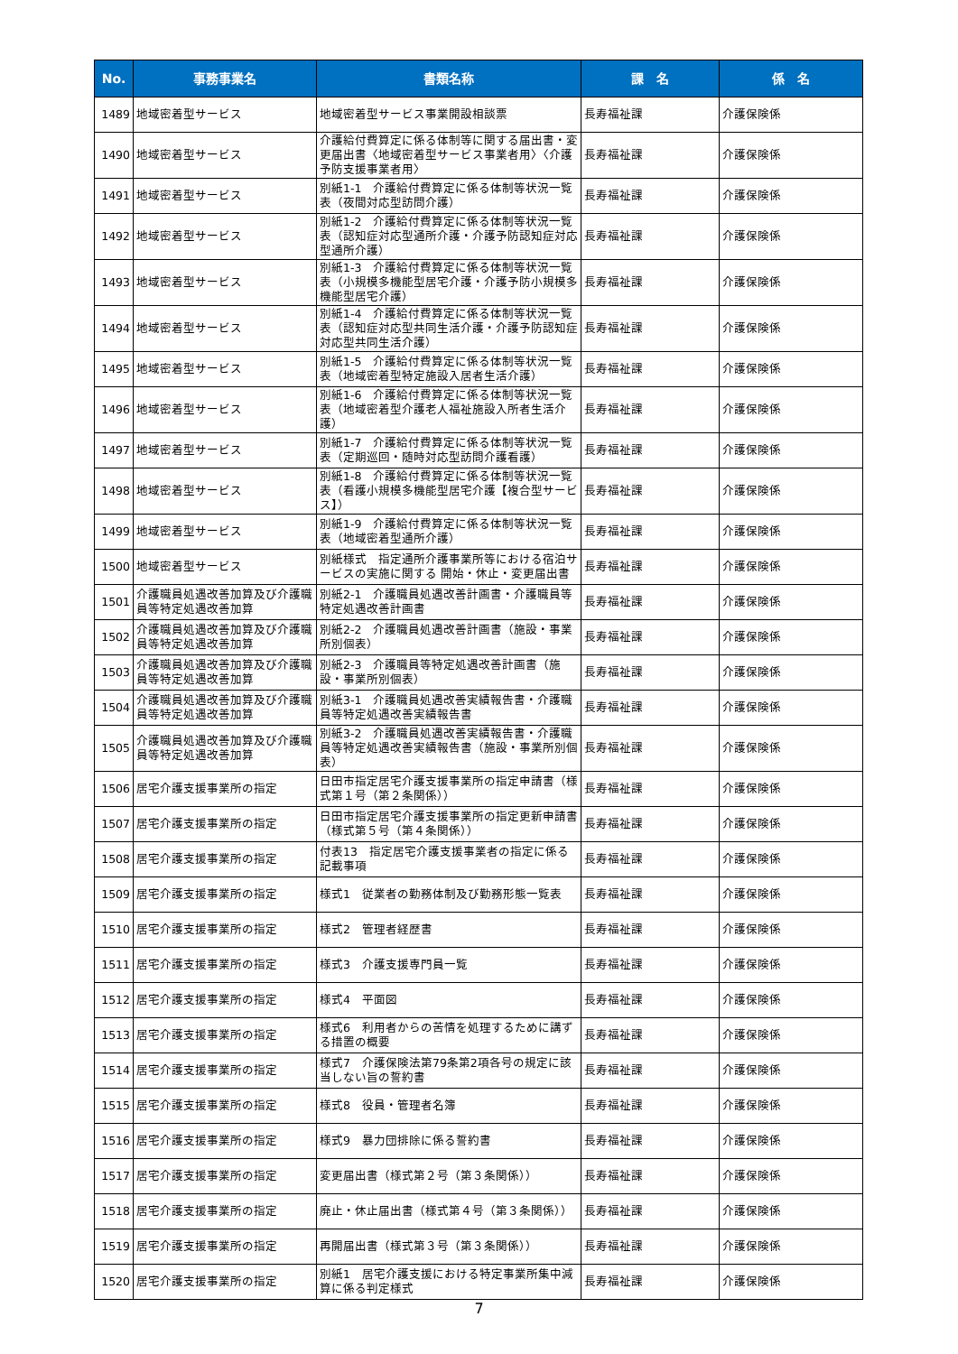| No. | 事務事業名 | 書類名称 | 課 名 | 係 名 |
| --- | --- | --- | --- | --- |
| 1489 | 地域密着型サービス | 地域密着型サービス事業開設相談票 | 長寿福祉課 | 介護保険係 |
| 1490 | 地域密着型サービス | 介護給付費算定に係る体制等に関する届出書・変更届出書〈地域密着型サービス事業者用〉〈介護予防支援事業者用〉 | 長寿福祉課 | 介護保険係 |
| 1491 | 地域密着型サービス | 別紙1-1 介護給付費算定に係る体制等状況一覧表（夜間対応型訪問介護） | 長寿福祉課 | 介護保険係 |
| 1492 | 地域密着型サービス | 別紙1-2 介護給付費算定に係る体制等状況一覧表（認知症対応型通所介護・介護予防認知症対応型通所介護） | 長寿福祉課 | 介護保険係 |
| 1493 | 地域密着型サービス | 別紙1-3 介護給付費算定に係る体制等状況一覧表（小規模多機能型居宅介護・介護予防小規模多機能型居宅介護） | 長寿福祉課 | 介護保険係 |
| 1494 | 地域密着型サービス | 別紙1-4 介護給付費算定に係る体制等状況一覧表（認知症対応型共同生活介護・介護予防認知症対応型共同生活介護） | 長寿福祉課 | 介護保険係 |
| 1495 | 地域密着型サービス | 別紙1-5 介護給付費算定に係る体制等状況一覧表（地域密着型特定施設入居者生活介護） | 長寿福祉課 | 介護保険係 |
| 1496 | 地域密着型サービス | 別紙1-6 介護給付費算定に係る体制等状況一覧表（地域密着型介護老人福祉施設入所者生活介護） | 長寿福祉課 | 介護保険係 |
| 1497 | 地域密着型サービス | 別紙1-7 介護給付費算定に係る体制等状況一覧表（定期巡回・随時対応型訪問介護看護） | 長寿福祉課 | 介護保険係 |
| 1498 | 地域密着型サービス | 別紙1-8 介護給付費算定に係る体制等状況一覧表（看護小規模多機能型居宅介護【複合型サービス】） | 長寿福祉課 | 介護保険係 |
| 1499 | 地域密着型サービス | 別紙1-9 介護給付費算定に係る体制等状況一覧表（地域密着型通所介護） | 長寿福祉課 | 介護保険係 |
| 1500 | 地域密着型サービス | 別紙様式 指定通所介護事業所等における宿泊サービスの実施に関する 開始・休止・変更届出書 | 長寿福祉課 | 介護保険係 |
| 1501 | 介護職員処遇改善加算及び介護職員等特定処遇改善加算 | 別紙2-1 介護職員処遇改善計画書・介護職員等特定処遇改善計画書 | 長寿福祉課 | 介護保険係 |
| 1502 | 介護職員処遇改善加算及び介護職員等特定処遇改善加算 | 別紙2-2 介護職員処遇改善計画書（施設・事業所別個表） | 長寿福祉課 | 介護保険係 |
| 1503 | 介護職員処遇改善加算及び介護職員等特定処遇改善加算 | 別紙2-3 介護職員等特定処遇改善計画書（施設・事業所別個表） | 長寿福祉課 | 介護保険係 |
| 1504 | 介護職員処遇改善加算及び介護職員等特定処遇改善加算 | 別紙3-1 介護職員処遇改善実績報告書・介護職員等特定処遇改善実績報告書 | 長寿福祉課 | 介護保険係 |
| 1505 | 介護職員処遇改善加算及び介護職員等特定処遇改善加算 | 別紙3-2 介護職員処遇改善実績報告書・介護職員等特定処遇改善実績報告書（施設・事業所別個表） | 長寿福祉課 | 介護保険係 |
| 1506 | 居宅介護支援事業所の指定 | 日田市指定居宅介護支援事業所の指定申請書（様式第１号（第２条関係）） | 長寿福祉課 | 介護保険係 |
| 1507 | 居宅介護支援事業所の指定 | 日田市指定居宅介護支援事業所の指定更新申請書（様式第５号（第４条関係）） | 長寿福祉課 | 介護保険係 |
| 1508 | 居宅介護支援事業所の指定 | 付表13 指定居宅介護支援事業者の指定に係る記載事項 | 長寿福祉課 | 介護保険係 |
| 1509 | 居宅介護支援事業所の指定 | 様式1 従業者の勤務体制及び勤務形態一覧表 | 長寿福祉課 | 介護保険係 |
| 1510 | 居宅介護支援事業所の指定 | 様式2 管理者経歴書 | 長寿福祉課 | 介護保険係 |
| 1511 | 居宅介護支援事業所の指定 | 様式3 介護支援専門員一覧 | 長寿福祉課 | 介護保険係 |
| 1512 | 居宅介護支援事業所の指定 | 様式4 平面図 | 長寿福祉課 | 介護保険係 |
| 1513 | 居宅介護支援事業所の指定 | 様式6 利用者からの苦情を処理するために講ずる措置の概要 | 長寿福祉課 | 介護保険係 |
| 1514 | 居宅介護支援事業所の指定 | 様式7 介護保険法第79条第2項各号の規定に該当しない旨の誓約書 | 長寿福祉課 | 介護保険係 |
| 1515 | 居宅介護支援事業所の指定 | 様式8 役員・管理者名簿 | 長寿福祉課 | 介護保険係 |
| 1516 | 居宅介護支援事業所の指定 | 様式9 暴力団排除に係る誓約書 | 長寿福祉課 | 介護保険係 |
| 1517 | 居宅介護支援事業所の指定 | 変更届出書（様式第２号（第３条関係）） | 長寿福祉課 | 介護保険係 |
| 1518 | 居宅介護支援事業所の指定 | 廃止・休止届出書（様式第４号（第３条関係）） | 長寿福祉課 | 介護保険係 |
| 1519 | 居宅介護支援事業所の指定 | 再開届出書（様式第３号（第３条関係）） | 長寿福祉課 | 介護保険係 |
| 1520 | 居宅介護支援事業所の指定 | 別紙1 居宅介護支援における特定事業所集中減算に係る判定様式 | 長寿福祉課 | 介護保険係 |
7